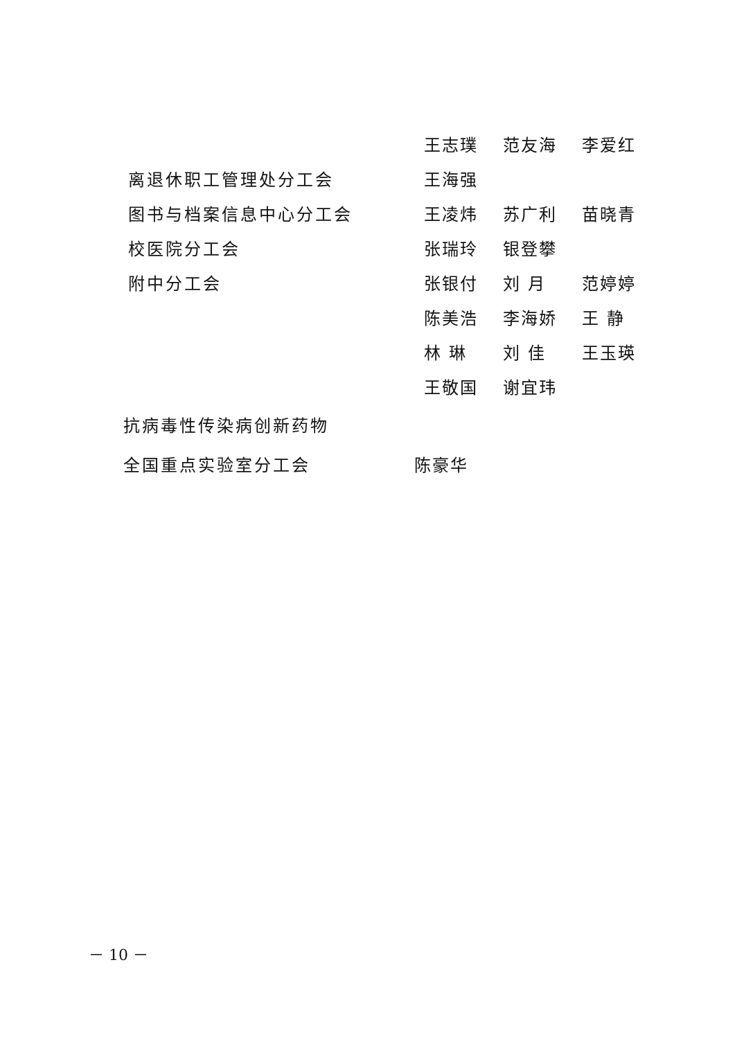王志璞 范友海 李爱红
离退休职工管理处分工会 王海强
图书与档案信息中心分工会 王凌炜 苏广利 苗晓青
校医院分工会 张瑞玲 银登攀
附中分工会 张银付 刘 月 范婷婷
陈美浩 李海娇 王 静
林 琳 刘 佳 王玉瑛
王敬国 谢宜玮
抗病毒性传染病创新药物
全国重点实验室分工会 陈豪华
－ 10 －